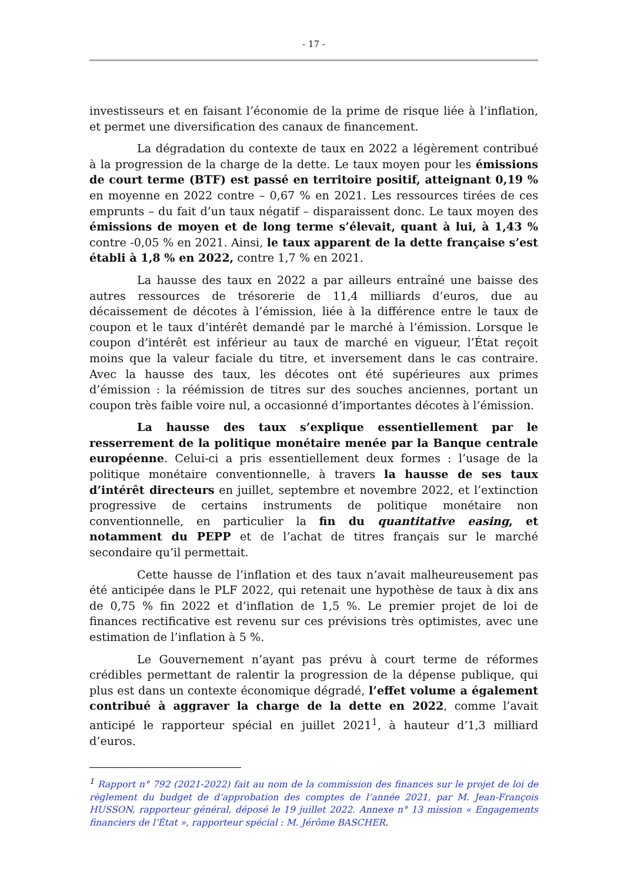- 17 -
investisseurs et en faisant l’économie de la prime de risque liée à l’inflation, et permet une diversification des canaux de financement.
La dégradation du contexte de taux en 2022 a légèrement contribué à la progression de la charge de la dette. Le taux moyen pour les émissions de court terme (BTF) est passé en territoire positif, atteignant 0,19 % en moyenne en 2022 contre – 0,67 % en 2021. Les ressources tirées de ces emprunts – du fait d’un taux négatif – disparaissent donc. Le taux moyen des émissions de moyen et de long terme s’élevait, quant à lui, à 1,43 % contre -0,05 % en 2021. Ainsi, le taux apparent de la dette française s’est établi à 1,8 % en 2022, contre 1,7 % en 2021.
La hausse des taux en 2022 a par ailleurs entraîné une baisse des autres ressources de trésorerie de 11,4 milliards d’euros, due au décaissement de décotes à l’émission, liée à la différence entre le taux de coupon et le taux d’intérêt demandé par le marché à l’émission. Lorsque le coupon d’intérêt est inférieur au taux de marché en vigueur, l’État reçoit moins que la valeur faciale du titre, et inversement dans le cas contraire. Avec la hausse des taux, les décotes ont été supérieures aux primes d’émission : la réémission de titres sur des souches anciennes, portant un coupon très faible voire nul, a occasionné d’importantes décotes à l’émission.
La hausse des taux s’explique essentiellement par le resserrement de la politique monétaire menée par la Banque centrale européenne. Celui-ci a pris essentiellement deux formes : l’usage de la politique monétaire conventionnelle, à travers la hausse de ses taux d’intérêt directeurs en juillet, septembre et novembre 2022, et l’extinction progressive de certains instruments de politique monétaire non conventionnelle, en particulier la fin du quantitative easing, et notamment du PEPP et de l’achat de titres français sur le marché secondaire qu’il permettait.
Cette hausse de l’inflation et des taux n’avait malheureusement pas été anticipée dans le PLF 2022, qui retenait une hypothèse de taux à dix ans de 0,75 % fin 2022 et d’inflation de 1,5 %. Le premier projet de loi de finances rectificative est revenu sur ces prévisions très optimistes, avec une estimation de l’inflation à 5 %.
Le Gouvernement n’ayant pas prévu à court terme de réformes crédibles permettant de ralentir la progression de la dépense publique, qui plus est dans un contexte économique dégradé, l’effet volume a également contribué à aggraver la charge de la dette en 2022, comme l’avait anticipé le rapporteur spécial en juillet 2021<sup>1</sup>, à hauteur d’1,3 milliard d’euros.
<sup>1</sup> Rapport n° 792 (2021-2022) fait au nom de la commission des finances sur le projet de loi de règlement du budget de d’approbation des comptes de l’année 2021, par M. Jean-François HUSSON, rapporteur général, déposé le 19 juillet 2022. Annexe n° 13 mission « Engagements financiers de l’État », rapporteur spécial : M. Jérôme BASCHER.